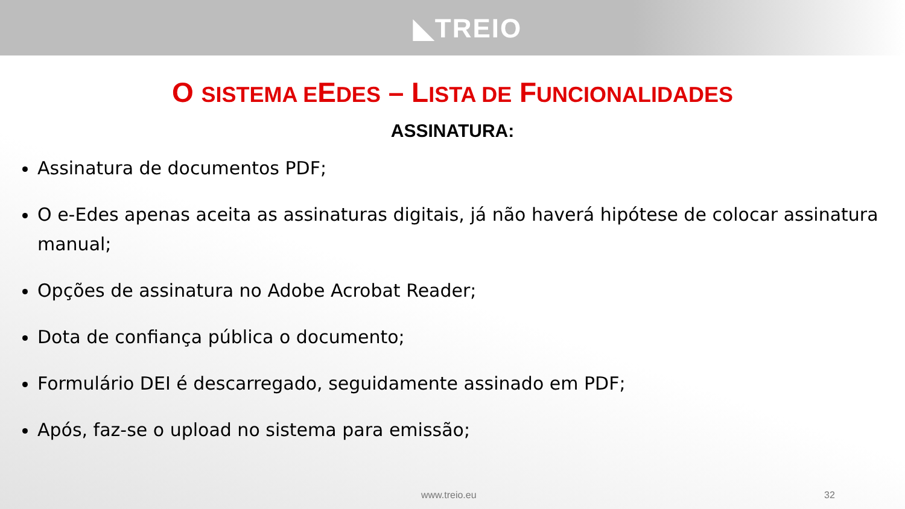◣TREIO
O SISTEMA EEDES – LISTA DE FUNCIONALIDADES
ASSINATURA:
Assinatura de documentos PDF;
O e-Edes apenas aceita as assinaturas digitais, já não haverá hipótese de colocar assinatura manual;
Opções de assinatura no Adobe Acrobat Reader;
Dota de confiança pública o documento;
Formulário DEI é descarregado, seguidamente assinado em PDF;
Após, faz-se o upload no sistema para emissão;
www.treio.eu 32